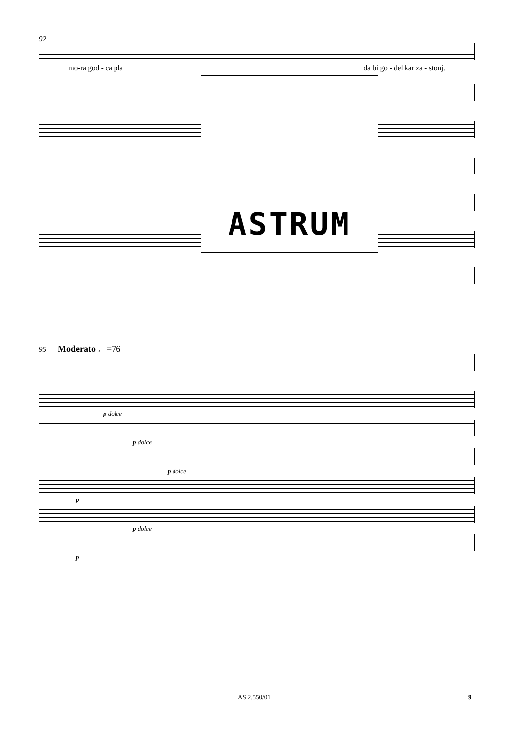92
mo-ra god - ca pla da bi go - del kar za - stonj.
ASTRUM
95 Moderato ♩=76
p dolce
p dolce
p dolce
p
p dolce
p
AS 2.550/01 9